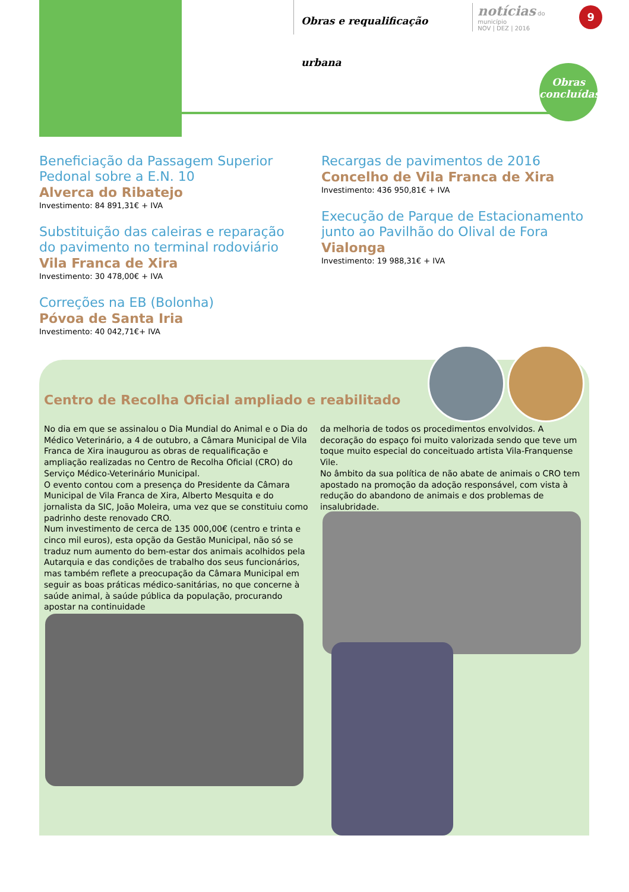Obras e requalificação urbana notícias do município
NOV | DEZ | 2016 9
Obras
concluídas
Beneficiação da Passagem Superior Pedonal sobre a E.N. 10
Alverca do Ribatejo
Investimento: 84 891,31€ + IVA
Substituição das caleiras e reparação do pavimento no terminal rodoviário
Vila Franca de Xira
Investimento: 30 478,00€ + IVA
Correções na EB (Bolonha)
Póvoa de Santa Iria
Investimento: 40 042,71€+ IVA
Recargas de pavimentos de 2016
Concelho de Vila Franca de Xira
Investimento: 436 950,81€ + IVA
Execução de Parque de Estacionamento junto ao Pavilhão do Olival de Fora
Vialonga
Investimento: 19 988,31€ + IVA
Centro de Recolha Oficial ampliado e reabilitado
No dia em que se assinalou o Dia Mundial do Animal e o Dia do Médico Veterinário, a 4 de outubro, a Câmara Municipal de Vila Franca de Xira inaugurou as obras de requalificação e ampliação realizadas no Centro de Recolha Oficial (CRO) do Serviço Médico-Veterinário Municipal.
O evento contou com a presença do Presidente da Câmara Municipal de Vila Franca de Xira, Alberto Mesquita e do jornalista da SIC, João Moleira, uma vez que se constituiu como padrinho deste renovado CRO.
Num investimento de cerca de 135 000,00€ (centro e trinta e cinco mil euros), esta opção da Gestão Municipal, não só se traduz num aumento do bem-estar dos animais acolhidos pela Autarquia e das condições de trabalho dos seus funcionários, mas também reflete a preocupação da Câmara Municipal em seguir as boas práticas médico-sanitárias, no que concerne à saúde animal, à saúde pública da população, procurando apostar na continuidade
da melhoria de todos os procedimentos envolvidos. A decoração do espaço foi muito valorizada sendo que teve um toque muito especial do conceituado artista Vila-Franquense Vile.
No âmbito da sua política de não abate de animais o CRO tem apostado na promoção da adoção responsável, com vista à redução do abandono de animais e dos problemas de insalubridade.